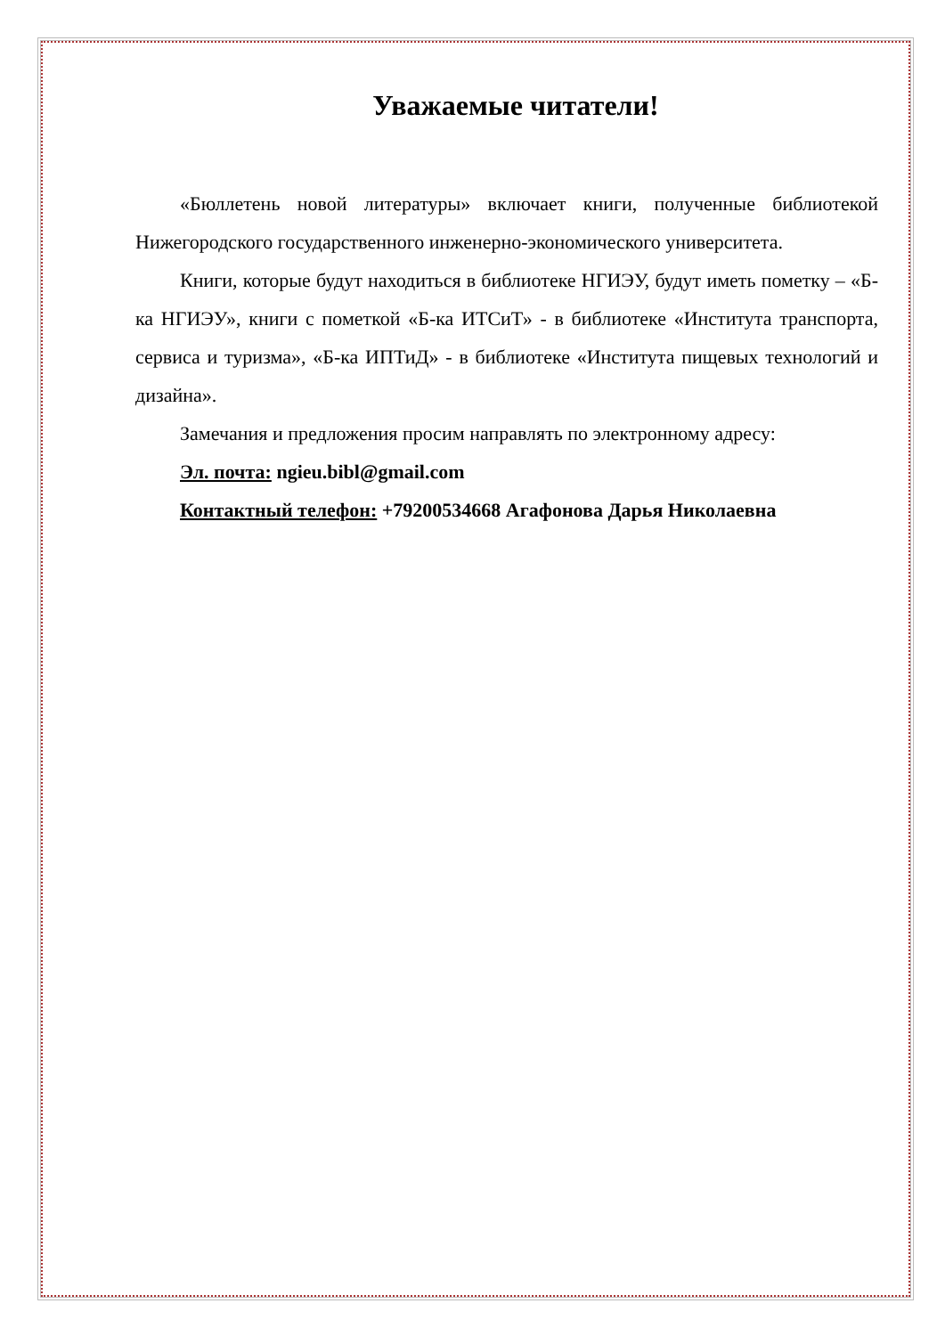Уважаемые читатели!
«Бюллетень новой литературы» включает книги, полученные библиотекой Нижегородского государственного инженерно-экономического университета.
Книги, которые будут находиться в библиотеке НГИЭУ, будут иметь пометку – «Б-ка НГИЭУ», книги с пометкой «Б-ка ИТСиТ» - в библиотеке «Института транспорта, сервиса и туризма», «Б-ка ИПТиД» - в библиотеке «Института пищевых технологий и дизайна».
Замечания и предложения просим направлять по электронному адресу:
Эл. почта: ngieu.bibl@gmail.com
Контактный телефон: +79200534668 Агафонова Дарья Николаевна